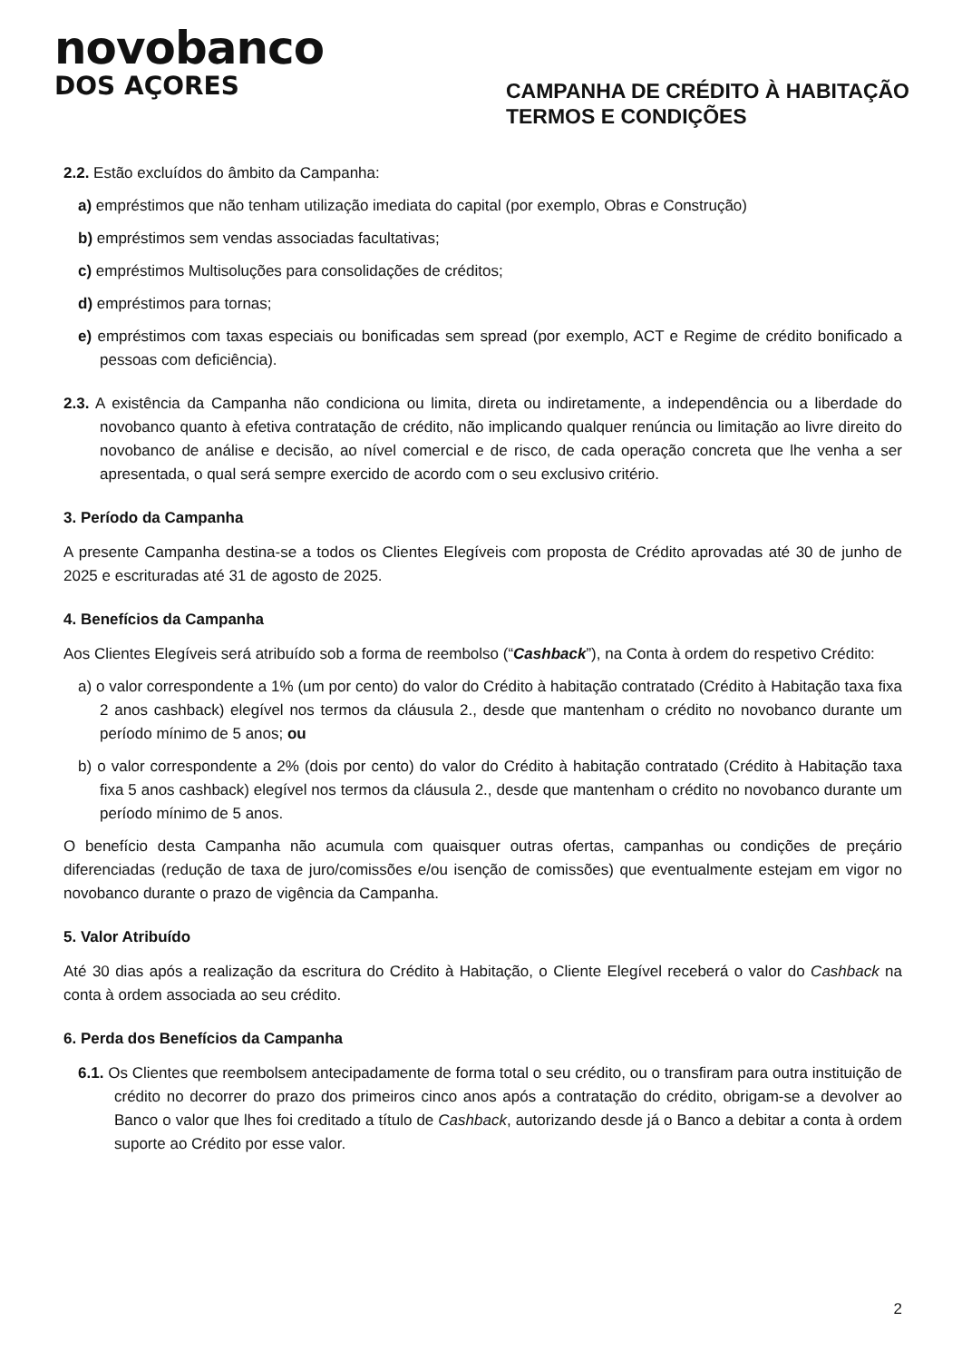novobanco
DOS AÇORES
CAMPANHA DE CRÉDITO À HABITAÇÃO
TERMOS E CONDIÇÕES
2.2. Estão excluídos do âmbito da Campanha:
a) empréstimos que não tenham utilização imediata do capital (por exemplo, Obras e Construção)
b) empréstimos sem vendas associadas facultativas;
c) empréstimos Multisoluções para consolidações de créditos;
d) empréstimos para tornas;
e) empréstimos com taxas especiais ou bonificadas sem spread (por exemplo, ACT e Regime de crédito bonificado a pessoas com deficiência).
2.3. A existência da Campanha não condiciona ou limita, direta ou indiretamente, a independência ou a liberdade do novobanco quanto à efetiva contratação de crédito, não implicando qualquer renúncia ou limitação ao livre direito do novobanco de análise e decisão, ao nível comercial e de risco, de cada operação concreta que lhe venha a ser apresentada, o qual será sempre exercido de acordo com o seu exclusivo critério.
3. Período da Campanha
A presente Campanha destina-se a todos os Clientes Elegíveis com proposta de Crédito aprovadas até 30 de junho de 2025 e escrituradas até 31 de agosto de 2025.
4. Benefícios da Campanha
Aos Clientes Elegíveis será atribuído sob a forma de reembolso (“Cashback”), na Conta à ordem do respetivo Crédito:
a) o valor correspondente a 1% (um por cento) do valor do Crédito à habitação contratado (Crédito à Habitação taxa fixa 2 anos cashback) elegível nos termos da cláusula 2., desde que mantenham o crédito no novobanco durante um período mínimo de 5 anos; ou
b) o valor correspondente a 2% (dois por cento) do valor do Crédito à habitação contratado (Crédito à Habitação taxa fixa 5 anos cashback) elegível nos termos da cláusula 2., desde que mantenham o crédito no novobanco durante um período mínimo de 5 anos.
O benefício desta Campanha não acumula com quaisquer outras ofertas, campanhas ou condições de preçário diferenciadas (redução de taxa de juro/comissões e/ou isenção de comissões) que eventualmente estejam em vigor no novobanco durante o prazo de vigência da Campanha.
5. Valor Atribuído
Até 30 dias após a realização da escritura do Crédito à Habitação, o Cliente Elegível receberá o valor do Cashback na conta à ordem associada ao seu crédito.
6. Perda dos Benefícios da Campanha
6.1. Os Clientes que reembolsem antecipadamente de forma total o seu crédito, ou o transfiram para outra instituição de crédito no decorrer do prazo dos primeiros cinco anos após a contratação do crédito, obrigam-se a devolver ao Banco o valor que lhes foi creditado a título de Cashback, autorizando desde já o Banco a debitar a conta à ordem suporte ao Crédito por esse valor.
2